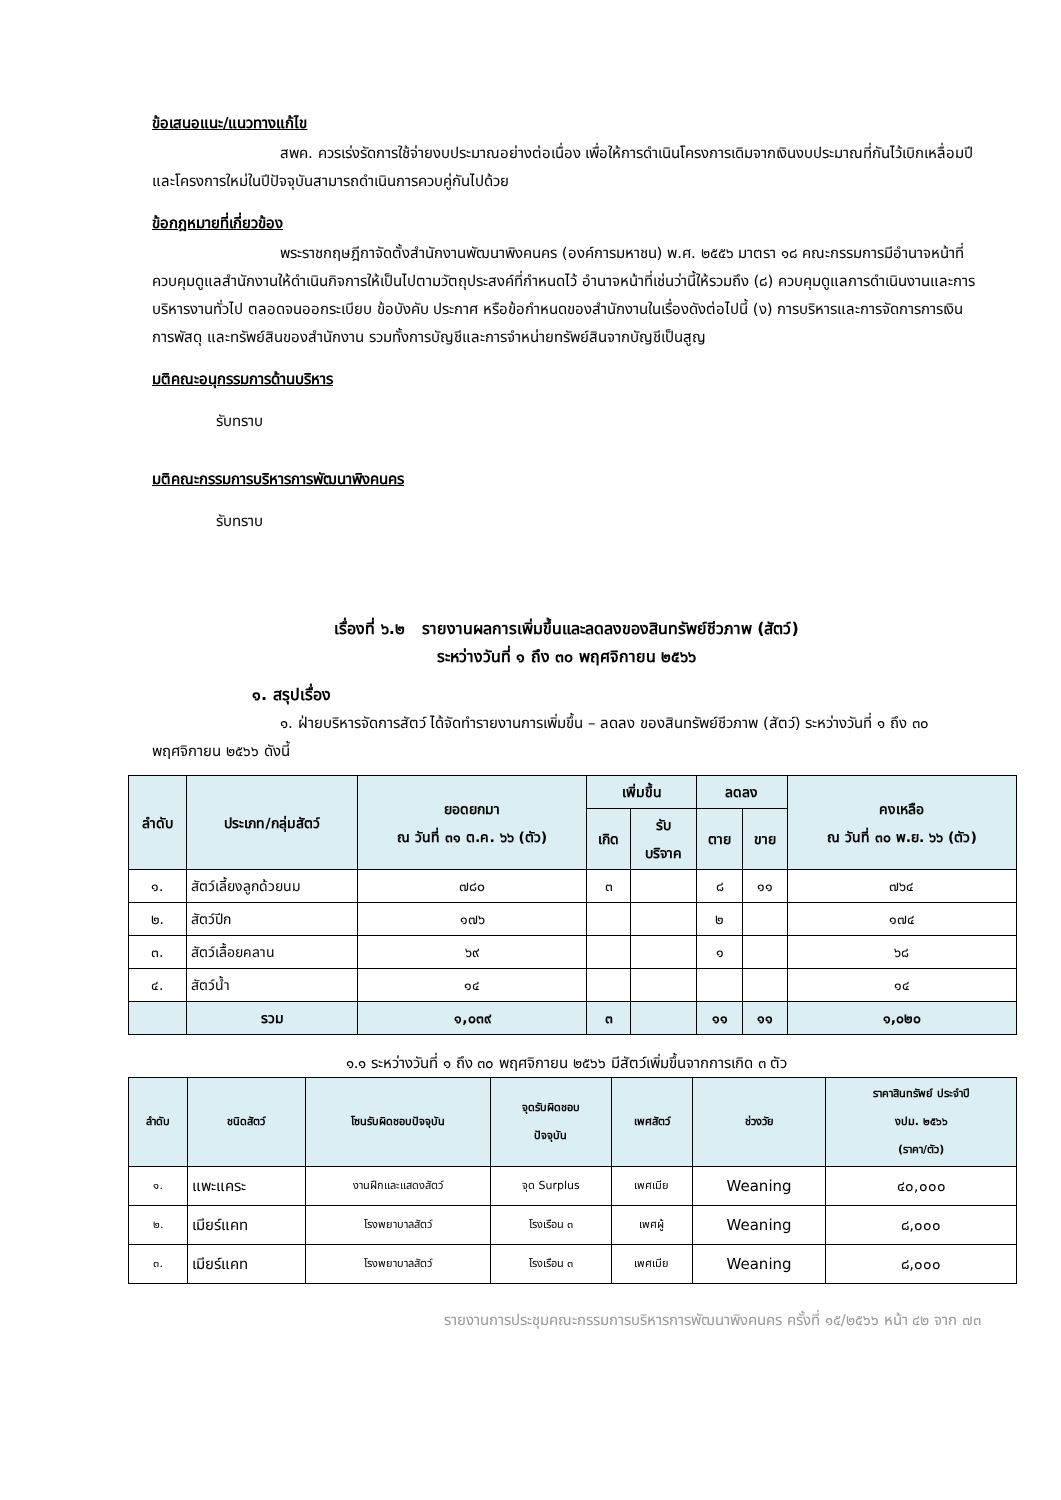ข้อเสนอแนะ/แนวทางแก้ไข
สพค. ควรเร่งรัดการใช้จ่ายงบประมาณอย่างต่อเนื่อง เพื่อให้การดำเนินโครงการเดิมจากเงินงบประมาณที่กันไว้เบิกเหลื่อมปีและโครงการใหม่ในปีปัจจุบันสามารถดำเนินการควบคู่กันไปด้วย
ข้อกฎหมายที่เกี่ยวข้อง
พระราชกฤษฎีกาจัดตั้งสำนักงานพัฒนาพิงคนคร (องค์การมหาชน) พ.ศ. ๒๕๕๖ มาตรา ๑๘ คณะกรรมการมีอำนาจหน้าที่ควบคุมดูแลสำนักงานให้ดำเนินกิจการให้เป็นไปตามวัตถุประสงค์ที่กำหนดไว้ อำนาจหน้าที่เช่นว่านี้ให้รวมถึง (๘) ควบคุมดูแลการดำเนินงานและการบริหารงานทั่วไป ตลอดจนออกระเบียบ ข้อบังคับ ประกาศ หรือข้อกำหนดของสำนักงานในเรื่องดังต่อไปนี้ (ง) การบริหารและการจัดการการเงิน การพัสดุ และทรัพย์สินของสำนักงาน รวมทั้งการบัญชีและการจำหน่ายทรัพย์สินจากบัญชีเป็นสูญ
มติคณะอนุกรรมการด้านบริหาร
รับทราบ
มติคณะกรรมการบริหารการพัฒนาพิงคนคร
รับทราบ
เรื่องที่ ๖.๒ รายงานผลการเพิ่มขึ้นและลดลงของสินทรัพย์ชีวภาพ (สัตว์)
ระหว่างวันที่ ๑ ถึง ๓๐ พฤศจิกายน ๒๕๖๖
๑. สรุปเรื่อง
๑. ฝ่ายบริหารจัดการสัตว์ ได้จัดทำรายงานการเพิ่มขึ้น – ลดลง ของสินทรัพย์ชีวภาพ (สัตว์) ระหว่างวันที่ ๑ ถึง ๓๐ พฤศจิกายน ๒๕๖๖ ดังนี้
| ลำดับ | ประเภท/กลุ่มสัตว์ | ยอดยกมา ณ วันที่ ๓๑ ต.ค. ๖๖ (ตัว) | เพิ่มขึ้น | | ลดลง | | คงเหลือ ณ วันที่ ๓๐ พ.ย. ๖๖ (ตัว) |
| --- | --- | --- | --- | --- | --- | --- | --- |
| | | | เกิด | รับ บริจาค | ตาย | ขาย | |
| ๑. | สัตว์เลี้ยงลูกด้วยนม | ๗๘๐ | ๓ | | ๘ | ๑๑ | ๗๖๔ |
| ๒. | สัตว์ปีก | ๑๗๖ | | | ๒ | | ๑๗๔ |
| ๓. | สัตว์เลื้อยคลาน | ๖๙ | | | ๑ | | ๖๘ |
| ๔. | สัตว์น้ำ | ๑๔ | | | | | ๑๔ |
| | รวม | ๑,๐๓๙ | ๓ | | ๑๑ | ๑๑ | ๑,๐๒๐ |
๑.๑ ระหว่างวันที่ ๑ ถึง ๓๐ พฤศจิกายน ๒๕๖๖ มีสัตว์เพิ่มขึ้นจากการเกิด ๓ ตัว
| ลำดับ | ชนิดสัตว์ | โซนรับผิดชอบปัจจุบัน | จุดรับผิดชอบ ปัจจุบัน | เพศสัตว์ | ช่วงวัย | ราคาสินทรัพย์ ประจำปี งปม. ๒๕๖๖ (ราคา/ตัว) |
| --- | --- | --- | --- | --- | --- | --- |
| ๑. | แพะแคระ | งานฝึกและแสดงสัตว์ | จุด Surplus | เพศเมีย | Weaning | ๔๐,๐๐๐ |
| ๒. | เมียร์แคท | โรงพยาบาลสัตว์ | โรงเรือน ๓ | เพศผู้ | Weaning | ๘,๐๐๐ |
| ๓. | เมียร์แคท | โรงพยาบาลสัตว์ | โรงเรือน ๓ | เพศเมีย | Weaning | ๘,๐๐๐ |
รายงานการประชุมคณะกรรมการบริหารการพัฒนาพิงคนคร ครั้งที่ ๑๕/๒๕๖๖ หน้า ๔๒ จาก ๗๓